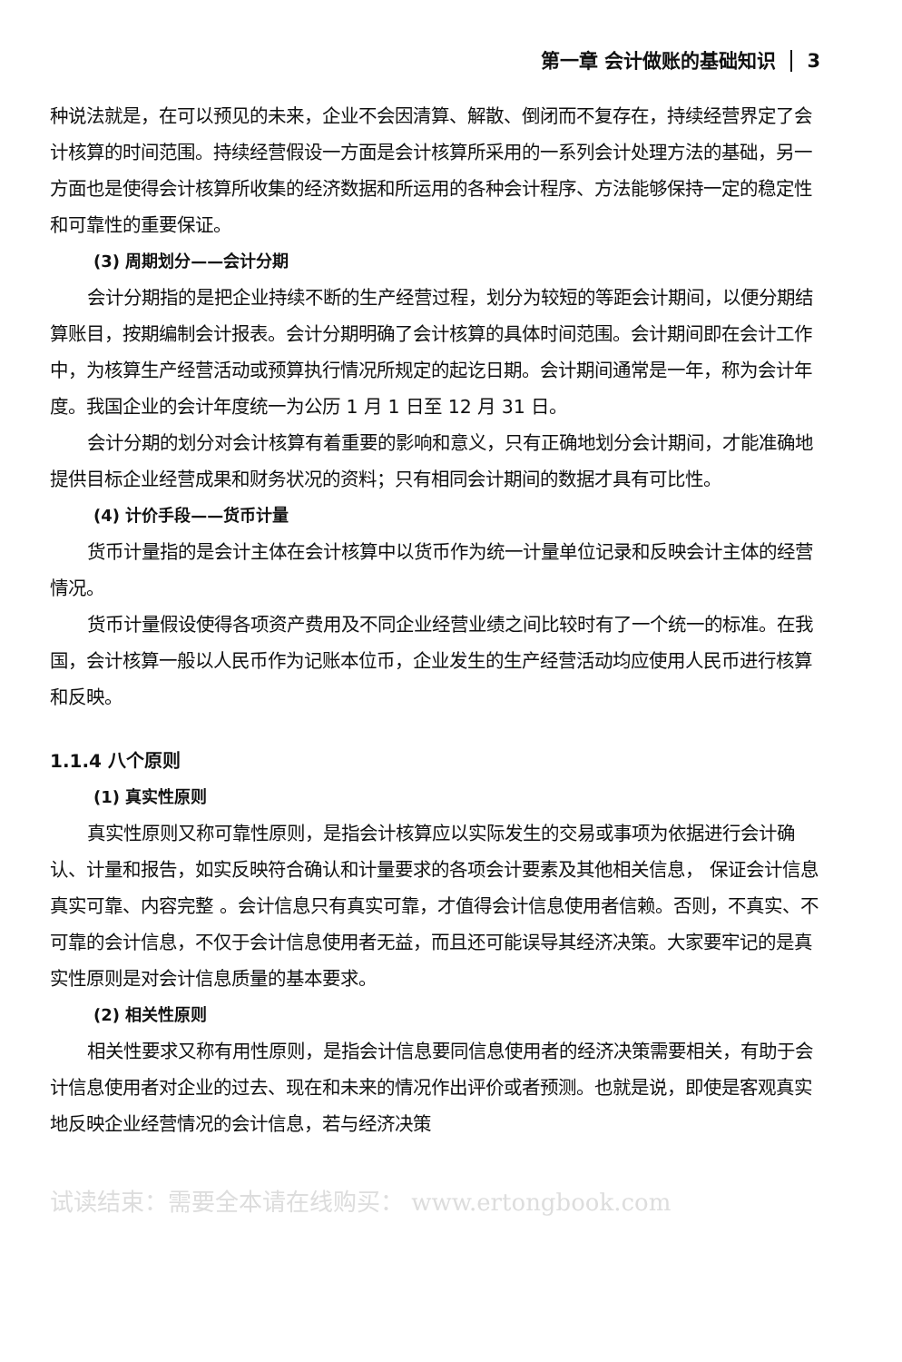第一章 会计做账的基础知识 3
种说法就是，在可以预见的未来，企业不会因清算、解散、倒闭而不复存在，持续经营界定了会计核算的时间范围。持续经营假设一方面是会计核算所采用的一系列会计处理方法的基础，另一方面也是使得会计核算所收集的经济数据和所运用的各种会计程序、方法能够保持一定的稳定性和可靠性的重要保证。
(3) 周期划分——会计分期
会计分期指的是把企业持续不断的生产经营过程，划分为较短的等距会计期间，以便分期结算账目，按期编制会计报表。会计分期明确了会计核算的具体时间范围。会计期间即在会计工作中，为核算生产经营活动或预算执行情况所规定的起讫日期。会计期间通常是一年，称为会计年度。我国企业的会计年度统一为公历 1 月 1 日至 12 月 31 日。
会计分期的划分对会计核算有着重要的影响和意义，只有正确地划分会计期间，才能准确地提供目标企业经营成果和财务状况的资料；只有相同会计期间的数据才具有可比性。
(4) 计价手段——货币计量
货币计量指的是会计主体在会计核算中以货币作为统一计量单位记录和反映会计主体的经营情况。
货币计量假设使得各项资产费用及不同企业经营业绩之间比较时有了一个统一的标准。在我国，会计核算一般以人民币作为记账本位币，企业发生的生产经营活动均应使用人民币进行核算和反映。
1.1.4 八个原则
(1) 真实性原则
真实性原则又称可靠性原则，是指会计核算应以实际发生的交易或事项为依据进行会计确认、计量和报告，如实反映符合确认和计量要求的各项会计要素及其他相关信息， 保证会计信息真实可靠、内容完整 。会计信息只有真实可靠，才值得会计信息使用者信赖。否则，不真实、不可靠的会计信息，不仅于会计信息使用者无益，而且还可能误导其经济决策。大家要牢记的是真实性原则是对会计信息质量的基本要求。
(2) 相关性原则
相关性要求又称有用性原则，是指会计信息要同信息使用者的经济决策需要相关，有助于会计信息使用者对企业的过去、现在和未来的情况作出评价或者预测。也就是说，即使是客观真实地反映企业经营情况的会计信息，若与经济决策
试读结束：需要全本请在线购买： www.ertongbook.com